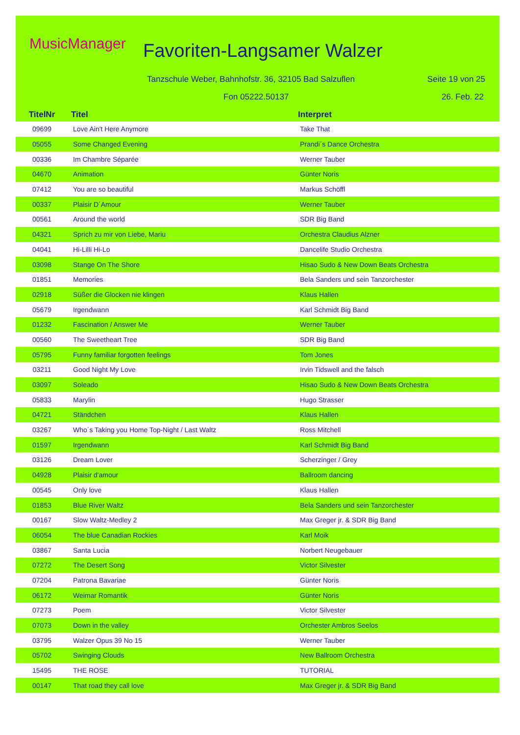MusicManager Favoriten-Langsamer Walzer
Tanzschule Weber, Bahnhofstr. 36, 32105 Bad Salzuflen
Seite 19 von 25
Fon 05222.50137 26. Feb. 22
| TitelNr | Titel | Interpret |
| --- | --- | --- |
| 09699 | Love Ain't Here Anymore | Take That |
| 05055 | Some Changed Evening | Prandi´s Dance Orchestra |
| 00336 | Im Chambre Séparée | Werner Tauber |
| 04670 | Animation | Günter Noris |
| 07412 | You are so beautiful | Markus Schöffl |
| 00337 | Plaisir D´Amour | Werner Tauber |
| 00561 | Around the world | SDR Big Band |
| 04321 | Sprich zu mir von Liebe, Mariu | Orchestra Claudius Alzner |
| 04041 | Hi-Lilli Hi-Lo | Dancelife Studio Orchestra |
| 03098 | Stange On The Shore | Hisao Sudo & New Down Beats Orchestra |
| 01851 | Memories | Bela Sanders und sein Tanzorchester |
| 02918 | Süßer die Glocken nie klingen | Klaus Hallen |
| 05679 | Irgendwann | Karl Schmidt Big Band |
| 01232 | Fascination / Answer Me | Werner Tauber |
| 00560 | The Sweetheart Tree | SDR Big Band |
| 05795 | Funny familiar forgotten feelings | Tom Jones |
| 03211 | Good Night My Love | Irvin Tidswell and the falsch |
| 03097 | Soleado | Hisao Sudo & New Down Beats Orchestra |
| 05833 | Marylin | Hugo Strasser |
| 04721 | Ständchen | Klaus Hallen |
| 03267 | Who´s Taking you Home Top-Night / Last Waltz | Ross Mitchell |
| 01597 | Irgendwann | Karl Schmidt Big Band |
| 03126 | Dream Lover | Scherzinger / Grey |
| 04928 | Plaisir d'amour | Ballroom dancing |
| 00545 | Only love | Klaus Hallen |
| 01853 | Blue River Waltz | Bela Sanders und sein Tanzorchester |
| 00167 | Slow Waltz-Medley 2 | Max Greger jr. & SDR Big Band |
| 06054 | The blue Canadian Rockies | Karl Moik |
| 03867 | Santa Lucia | Norbert Neugebauer |
| 07272 | The Desert Song | Victor Silvester |
| 07204 | Patrona Bavariae | Günter Noris |
| 06172 | Weimar Romantik | Günter Noris |
| 07273 | Poem | Victor Silvester |
| 07073 | Down in the valley | Orchester Ambros Seelos |
| 03795 | Walzer Opus 39 No 15 | Werner Tauber |
| 05702 | Swinging Clouds | New Ballroom Orchestra |
| 15495 | THE ROSE | TUTORIAL |
| 00147 | That road they call love | Max Greger jr. & SDR Big Band |